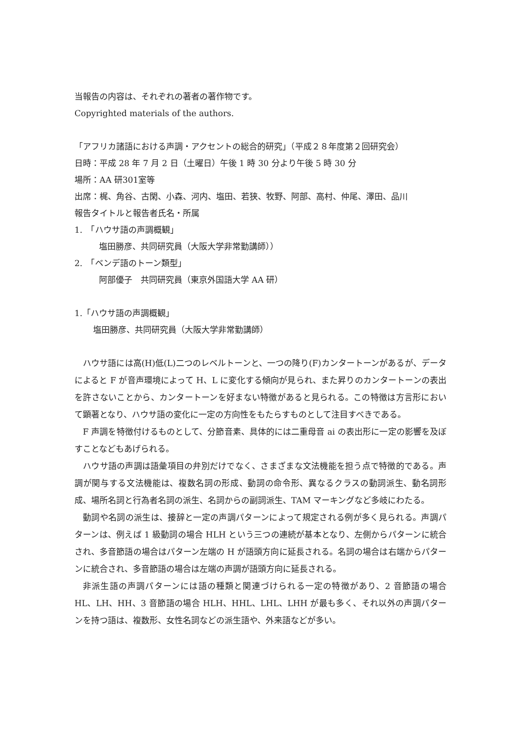当報告の内容は、それぞれの著者の著作物です。
Copyrighted materials of the authors.
「アフリカ諸語における声調・アクセントの総合的研究」（平成２８年度第２回研究会）
日時：平成 28 年 7 月 2 日（土曜日）午後 1 時 30 分より午後 5 時 30 分
場所：AA 研301室等
出席：梶、角谷、古閑、小森、河内、塩田、若狭、牧野、阿部、高村、仲尾、澤田、品川
報告タイトルと報告者氏名・所属
1.　「ハウサ語の声調概観」
塩田勝彦、共同研究員（大阪大学非常勤講師））
2.　「ベンデ語のトーン類型」
阿部優子　共同研究員（東京外国語大学 AA 研）
1.「ハウサ語の声調概観」
塩田勝彦、共同研究員（大阪大学非常勤講師）
ハウサ語には高(H)低(L)二つのレベルトーンと、一つの降り(F)カンタートーンがあるが、データによると F が音声環境によって H、L に変化する傾向が見られ、また昇りのカンタートーンの表出を許さないことから、カンタートーンを好まない特徴があると見られる。この特徴は方言形において顕著となり、ハウサ語の変化に一定の方向性をもたらすものとして注目すべきである。
F 声調を特徴付けるものとして、分節音素、具体的には二重母音 ai の表出形に一定の影響を及ぼすことなどもあげられる。
ハウサ語の声調は語彙項目の弁別だけでなく、さまざまな文法機能を担う点で特徴的である。声調が関与する文法機能は、複数名詞の形成、動詞の命令形、異なるクラスの動詞派生、動名詞形成、場所名詞と行為者名詞の派生、名詞からの副詞派生、TAM マーキングなど多岐にわたる。
動詞や名詞の派生は、接辞と一定の声調パターンによって規定される例が多く見られる。声調パターンは、例えば 1 級動詞の場合 HLH という三つの連続が基本となり、左側からパターンに統合され、多音節語の場合はパターン左端の H が語頭方向に延長される。名詞の場合は右端からパターンに統合され、多音節語の場合は左端の声調が語頭方向に延長される。
非派生語の声調パターンには語の種類と関連づけられる一定の特徴があり、2 音節語の場合 HL、LH、HH、3 音節語の場合 HLH、HHL、LHL、LHH が最も多く、それ以外の声調パターンを持つ語は、複数形、女性名詞などの派生語や、外来語などが多い。